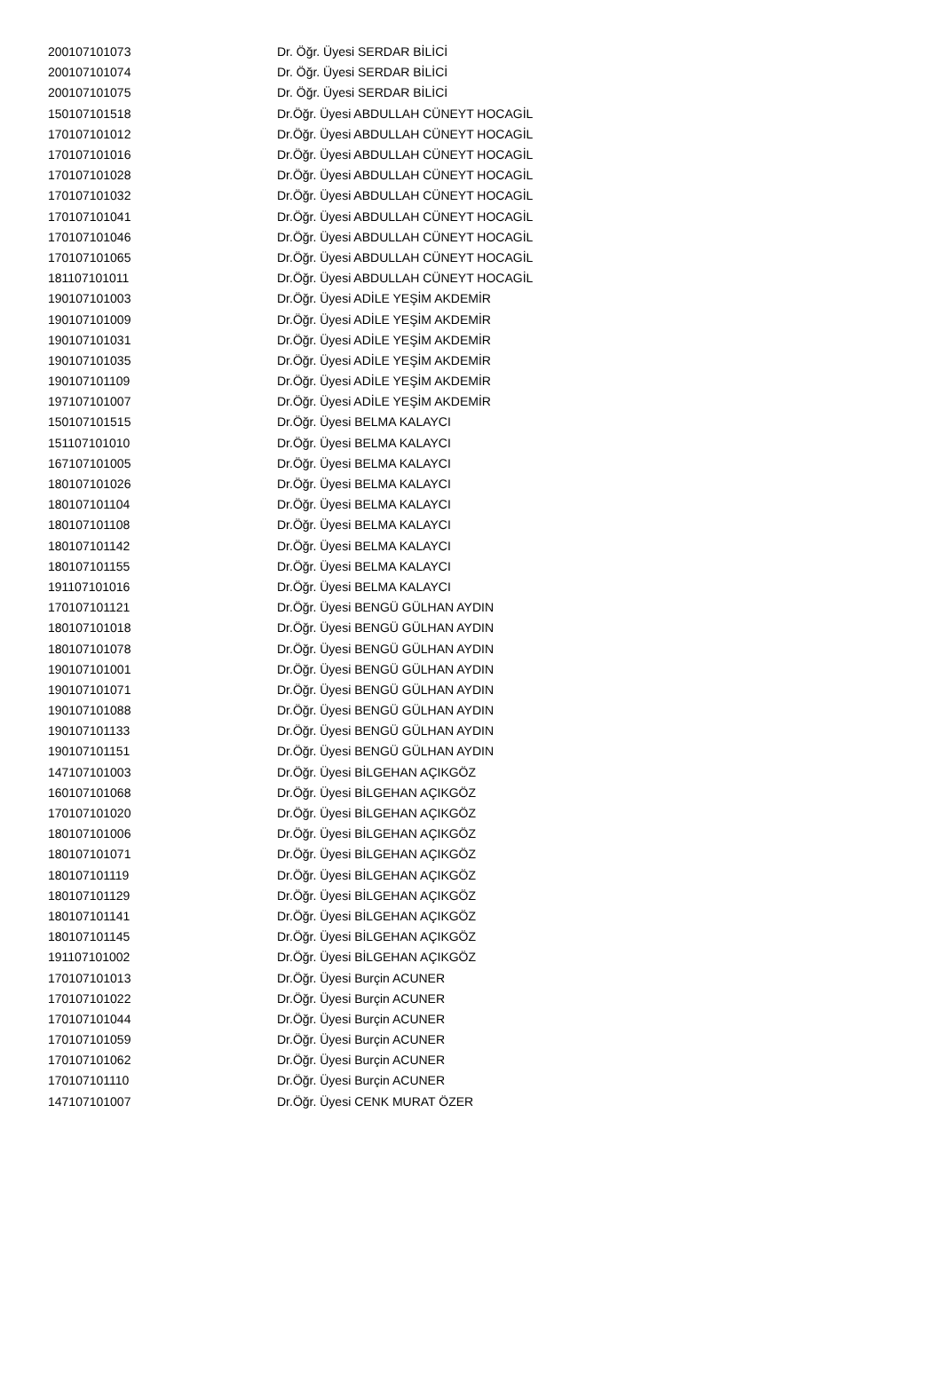| 200107101073 | Dr. Öğr. Üyesi SERDAR BİLİCİ |
| 200107101074 | Dr. Öğr. Üyesi SERDAR BİLİCİ |
| 200107101075 | Dr. Öğr. Üyesi SERDAR BİLİCİ |
| 150107101518 | Dr.Öğr. Üyesi ABDULLAH CÜNEYT HOCAGİL |
| 170107101012 | Dr.Öğr. Üyesi ABDULLAH CÜNEYT HOCAGİL |
| 170107101016 | Dr.Öğr. Üyesi ABDULLAH CÜNEYT HOCAGİL |
| 170107101028 | Dr.Öğr. Üyesi ABDULLAH CÜNEYT HOCAGİL |
| 170107101032 | Dr.Öğr. Üyesi ABDULLAH CÜNEYT HOCAGİL |
| 170107101041 | Dr.Öğr. Üyesi ABDULLAH CÜNEYT HOCAGİL |
| 170107101046 | Dr.Öğr. Üyesi ABDULLAH CÜNEYT HOCAGİL |
| 170107101065 | Dr.Öğr. Üyesi ABDULLAH CÜNEYT HOCAGİL |
| 181107101011 | Dr.Öğr. Üyesi ABDULLAH CÜNEYT HOCAGİL |
| 190107101003 | Dr.Öğr. Üyesi ADİLE YEŞİM AKDEMİR |
| 190107101009 | Dr.Öğr. Üyesi ADİLE YEŞİM AKDEMİR |
| 190107101031 | Dr.Öğr. Üyesi ADİLE YEŞİM AKDEMİR |
| 190107101035 | Dr.Öğr. Üyesi ADİLE YEŞİM AKDEMİR |
| 190107101109 | Dr.Öğr. Üyesi ADİLE YEŞİM AKDEMİR |
| 197107101007 | Dr.Öğr. Üyesi ADİLE YEŞİM AKDEMİR |
| 150107101515 | Dr.Öğr. Üyesi BELMA KALAYCI |
| 151107101010 | Dr.Öğr. Üyesi BELMA KALAYCI |
| 167107101005 | Dr.Öğr. Üyesi BELMA KALAYCI |
| 180107101026 | Dr.Öğr. Üyesi BELMA KALAYCI |
| 180107101104 | Dr.Öğr. Üyesi BELMA KALAYCI |
| 180107101108 | Dr.Öğr. Üyesi BELMA KALAYCI |
| 180107101142 | Dr.Öğr. Üyesi BELMA KALAYCI |
| 180107101155 | Dr.Öğr. Üyesi BELMA KALAYCI |
| 191107101016 | Dr.Öğr. Üyesi BELMA KALAYCI |
| 170107101121 | Dr.Öğr. Üyesi BENGÜ GÜLHAN AYDIN |
| 180107101018 | Dr.Öğr. Üyesi BENGÜ GÜLHAN AYDIN |
| 180107101078 | Dr.Öğr. Üyesi BENGÜ GÜLHAN AYDIN |
| 190107101001 | Dr.Öğr. Üyesi BENGÜ GÜLHAN AYDIN |
| 190107101071 | Dr.Öğr. Üyesi BENGÜ GÜLHAN AYDIN |
| 190107101088 | Dr.Öğr. Üyesi BENGÜ GÜLHAN AYDIN |
| 190107101133 | Dr.Öğr. Üyesi BENGÜ GÜLHAN AYDIN |
| 190107101151 | Dr.Öğr. Üyesi BENGÜ GÜLHAN AYDIN |
| 147107101003 | Dr.Öğr. Üyesi BİLGEHAN AÇIKGÖZ |
| 160107101068 | Dr.Öğr. Üyesi BİLGEHAN AÇIKGÖZ |
| 170107101020 | Dr.Öğr. Üyesi BİLGEHAN AÇIKGÖZ |
| 180107101006 | Dr.Öğr. Üyesi BİLGEHAN AÇIKGÖZ |
| 180107101071 | Dr.Öğr. Üyesi BİLGEHAN AÇIKGÖZ |
| 180107101119 | Dr.Öğr. Üyesi BİLGEHAN AÇIKGÖZ |
| 180107101129 | Dr.Öğr. Üyesi BİLGEHAN AÇIKGÖZ |
| 180107101141 | Dr.Öğr. Üyesi BİLGEHAN AÇIKGÖZ |
| 180107101145 | Dr.Öğr. Üyesi BİLGEHAN AÇIKGÖZ |
| 191107101002 | Dr.Öğr. Üyesi BİLGEHAN AÇIKGÖZ |
| 170107101013 | Dr.Öğr. Üyesi Burçin ACUNER |
| 170107101022 | Dr.Öğr. Üyesi Burçin ACUNER |
| 170107101044 | Dr.Öğr. Üyesi Burçin ACUNER |
| 170107101059 | Dr.Öğr. Üyesi Burçin ACUNER |
| 170107101062 | Dr.Öğr. Üyesi Burçin ACUNER |
| 170107101110 | Dr.Öğr. Üyesi Burçin ACUNER |
| 147107101007 | Dr.Öğr. Üyesi CENK MURAT ÖZER |